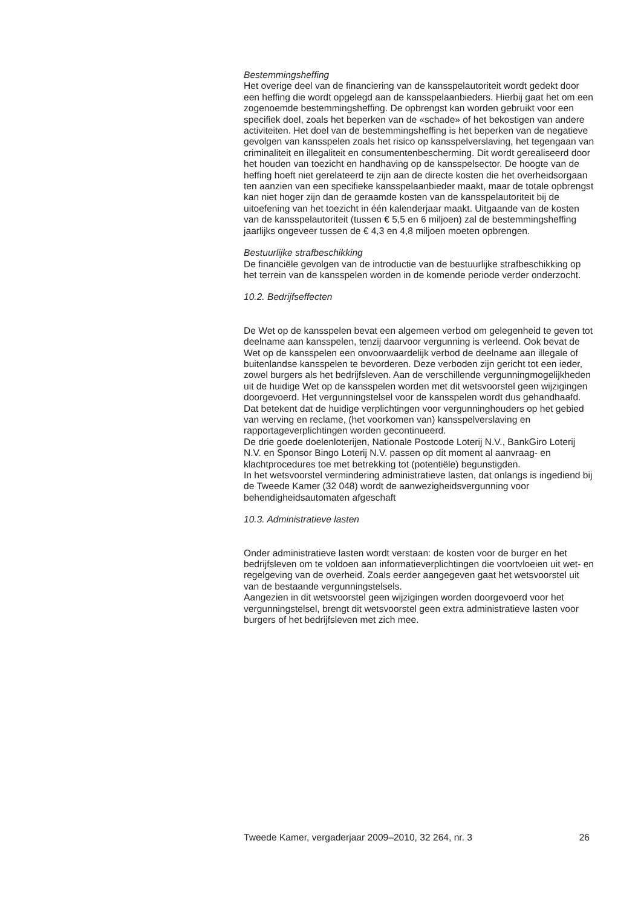Bestemmingsheffing
Het overige deel van de financiering van de kansspelautoriteit wordt gedekt door een heffing die wordt opgelegd aan de kansspelaanbieders. Hierbij gaat het om een zogenoemde bestemmingsheffing. De opbrengst kan worden gebruikt voor een specifiek doel, zoals het beperken van de «schade» of het bekostigen van andere activiteiten. Het doel van de bestemmingsheffing is het beperken van de negatieve gevolgen van kansspelen zoals het risico op kansspelverslaving, het tegengaan van criminaliteit en illegaliteit en consumentenbescherming. Dit wordt gerealiseerd door het houden van toezicht en handhaving op de kansspelsector. De hoogte van de heffing hoeft niet gerelateerd te zijn aan de directe kosten die het overheidsorgaan ten aanzien van een specifieke kansspelaanbieder maakt, maar de totale opbrengst kan niet hoger zijn dan de geraamde kosten van de kansspelautoriteit bij de uitoefening van het toezicht in één kalenderjaar maakt. Uitgaande van de kosten van de kansspelautoriteit (tussen € 5,5 en 6 miljoen) zal de bestemmingsheffing jaarlijks ongeveer tussen de € 4,3 en 4,8 miljoen moeten opbrengen.
Bestuurlijke strafbeschikking
De financiële gevolgen van de introductie van de bestuurlijke strafbeschikking op het terrein van de kansspelen worden in de komende periode verder onderzocht.
10.2. Bedrijfseffecten
De Wet op de kansspelen bevat een algemeen verbod om gelegenheid te geven tot deelname aan kansspelen, tenzij daarvoor vergunning is verleend. Ook bevat de Wet op de kansspelen een onvoorwaardelijk verbod de deelname aan illegale of buitenlandse kansspelen te bevorderen. Deze verboden zijn gericht tot een ieder, zowel burgers als het bedrijfsleven. Aan de verschillende vergunningmogelijkheden uit de huidige Wet op de kansspelen worden met dit wetsvoorstel geen wijzigingen doorgevoerd. Het vergunningstelsel voor de kansspelen wordt dus gehandhaafd. Dat betekent dat de huidige verplichtingen voor vergunninghouders op het gebied van werving en reclame, (het voorkomen van) kansspelverslaving en rapportageverplichtingen worden gecontinueerd.
De drie goede doelenloterijen, Nationale Postcode Loterij N.V., BankGiro Loterij N.V. en Sponsor Bingo Loterij N.V. passen op dit moment al aanvraag- en klachtprocedures toe met betrekking tot (potentiële) begunstigden.
In het wetsvoorstel vermindering administratieve lasten, dat onlangs is ingediend bij de Tweede Kamer (32 048) wordt de aanwezigheidsvergunning voor behendigheidsautomaten afgeschaft
10.3. Administratieve lasten
Onder administratieve lasten wordt verstaan: de kosten voor de burger en het bedrijfsleven om te voldoen aan informatieverplichtingen die voortvloeien uit wet- en regelgeving van de overheid. Zoals eerder aangegeven gaat het wetsvoorstel uit van de bestaande vergunningstelsels.
Aangezien in dit wetsvoorstel geen wijzigingen worden doorgevoerd voor het vergunningstelsel, brengt dit wetsvoorstel geen extra administratieve lasten voor burgers of het bedrijfsleven met zich mee.
Tweede Kamer, vergaderjaar 2009–2010, 32 264, nr. 3 26